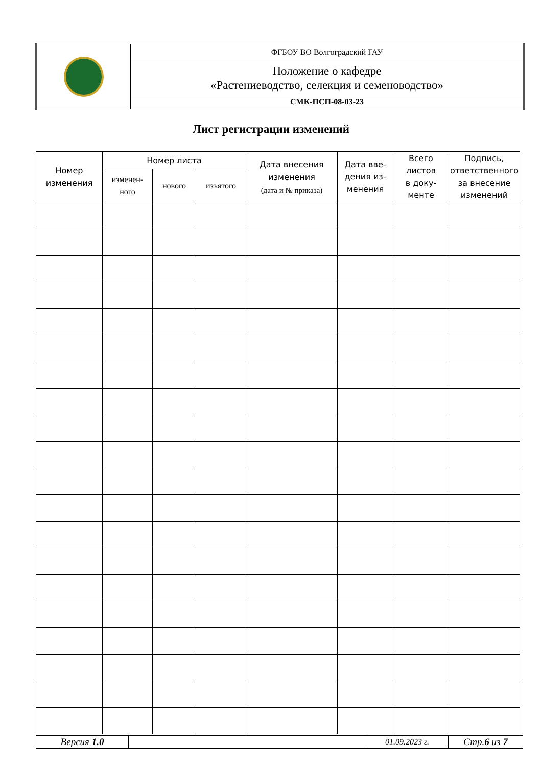| | ФГБОУ ВО Волгоградский ГАУ |
| | Положение о кафедре «Растениеводство, селекция и семеноводство» |
| | СМК-ПСП-08-03-23 |
Лист регистрации изменений
| Номер изменения | Номер листа | | | Дата внесения изменения (дата и № приказа) | Дата вве- дения из- менения | Всего листов в доку- менте | Подпись, ответственного за внесение изменений |
| --- | --- | --- | --- | --- | --- | --- | --- |
| | изменен- ного | нового | изъятого | | | | |
| Версия 1.0 | | 01.09.2023 г. | Стр. 6 из 7 |